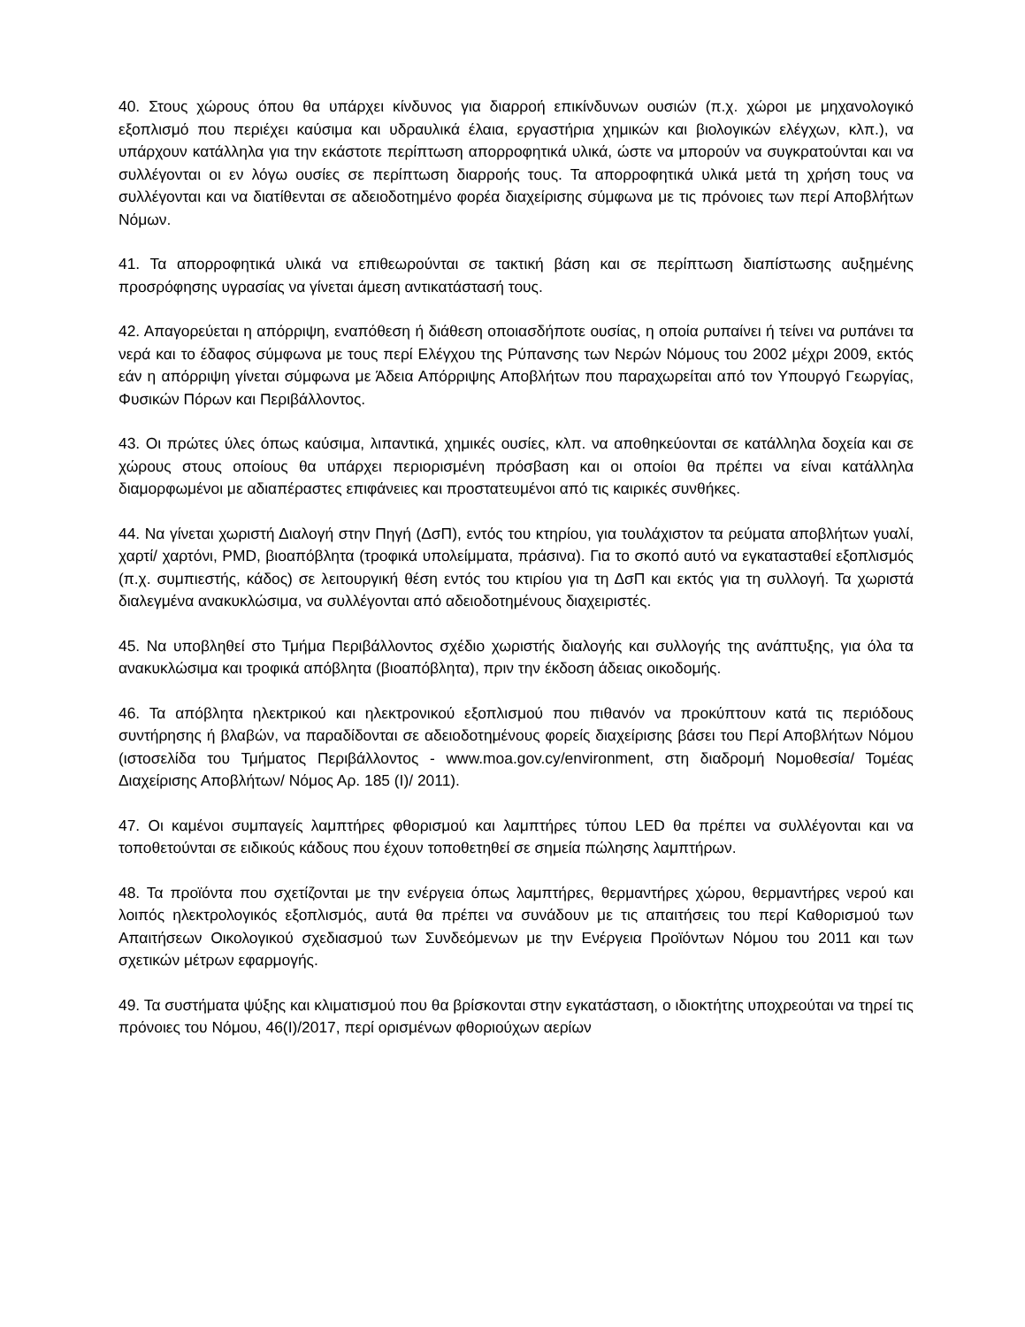40. Στους χώρους όπου θα υπάρχει κίνδυνος για διαρροή επικίνδυνων ουσιών (π.χ. χώροι με μηχανολογικό εξοπλισμό που περιέχει καύσιμα και υδραυλικά έλαια, εργαστήρια χημικών και βιολογικών ελέγχων, κλπ.), να υπάρχουν κατάλληλα για την εκάστοτε περίπτωση απορροφητικά υλικά, ώστε να μπορούν να συγκρατούνται και να συλλέγονται οι εν λόγω ουσίες σε περίπτωση διαρροής τους. Τα απορροφητικά υλικά μετά τη χρήση τους να συλλέγονται και να διατίθενται σε αδειοδοτημένο φορέα διαχείρισης σύμφωνα με τις πρόνοιες των περί Αποβλήτων Νόμων.
41. Τα απορροφητικά υλικά να επιθεωρούνται σε τακτική βάση και σε περίπτωση διαπίστωσης αυξημένης προσρόφησης υγρασίας να γίνεται άμεση αντικατάστασή τους.
42. Απαγορεύεται η απόρριψη, εναπόθεση ή διάθεση οποιασδήποτε ουσίας, η οποία ρυπαίνει ή τείνει να ρυπάνει τα νερά και το έδαφος σύμφωνα με τους περί Ελέγχου της Ρύπανσης των Νερών Νόμους του 2002 μέχρι 2009, εκτός εάν η απόρριψη γίνεται σύμφωνα με Άδεια Απόρριψης Αποβλήτων που παραχωρείται από τον Υπουργό Γεωργίας, Φυσικών Πόρων και Περιβάλλοντος.
43. Οι πρώτες ύλες όπως καύσιμα, λιπαντικά, χημικές ουσίες, κλπ. να αποθηκεύονται σε κατάλληλα δοχεία και σε χώρους στους οποίους θα υπάρχει περιορισμένη πρόσβαση και οι οποίοι θα πρέπει να είναι κατάλληλα διαμορφωμένοι με αδιαπέραστες επιφάνειες και προστατευμένοι από τις καιρικές συνθήκες.
44. Να γίνεται χωριστή Διαλογή στην Πηγή (ΔσΠ), εντός του κτηρίου, για τουλάχιστον τα ρεύματα αποβλήτων γυαλί, χαρτί/ χαρτόνι, PMD, βιοαπόβλητα (τροφικά υπολείμματα, πράσινα). Για το σκοπό αυτό να εγκατασταθεί εξοπλισμός (π.χ. συμπιεστής, κάδος) σε λειτουργική θέση εντός του κτιρίου για τη ΔσΠ και εκτός για τη συλλογή. Τα χωριστά διαλεγμένα ανακυκλώσιμα, να συλλέγονται από αδειοδοτημένους διαχειριστές.
45. Να υποβληθεί στο Τμήμα Περιβάλλοντος σχέδιο χωριστής διαλογής και συλλογής της ανάπτυξης, για όλα τα ανακυκλώσιμα και τροφικά απόβλητα (βιοαπόβλητα), πριν την έκδοση άδειας οικοδομής.
46. Τα απόβλητα ηλεκτρικού και ηλεκτρονικού εξοπλισμού που πιθανόν να προκύπτουν κατά τις περιόδους συντήρησης ή βλαβών, να παραδίδονται σε αδειοδοτημένους φορείς διαχείρισης βάσει του Περί Αποβλήτων Νόμου (ιστοσελίδα του Τμήματος Περιβάλλοντος - www.moa.gov.cy/environment, στη διαδρομή Νομοθεσία/ Τομέας Διαχείρισης Αποβλήτων/ Νόμος Αρ. 185 (Ι)/ 2011).
47. Οι καμένοι συμπαγείς λαμπτήρες φθορισμού και λαμπτήρες τύπου LED θα πρέπει να συλλέγονται και να τοποθετούνται σε ειδικούς κάδους που έχουν τοποθετηθεί σε σημεία πώλησης λαμπτήρων.
48. Τα προϊόντα που σχετίζονται με την ενέργεια όπως λαμπτήρες, θερμαντήρες χώρου, θερμαντήρες νερού και λοιπός ηλεκτρολογικός εξοπλισμός, αυτά θα πρέπει να συνάδουν με τις απαιτήσεις του περί Καθορισμού των Απαιτήσεων Οικολογικού σχεδιασμού των Συνδεόμενων με την Ενέργεια Προϊόντων Νόμου του 2011 και των σχετικών μέτρων εφαρμογής.
49. Τα συστήματα ψύξης και κλιματισμού που θα βρίσκονται στην εγκατάσταση, ο ιδιοκτήτης υποχρεούται να τηρεί τις πρόνοιες του Νόμου, 46(Ι)/2017, περί ορισμένων φθοριούχων αερίων